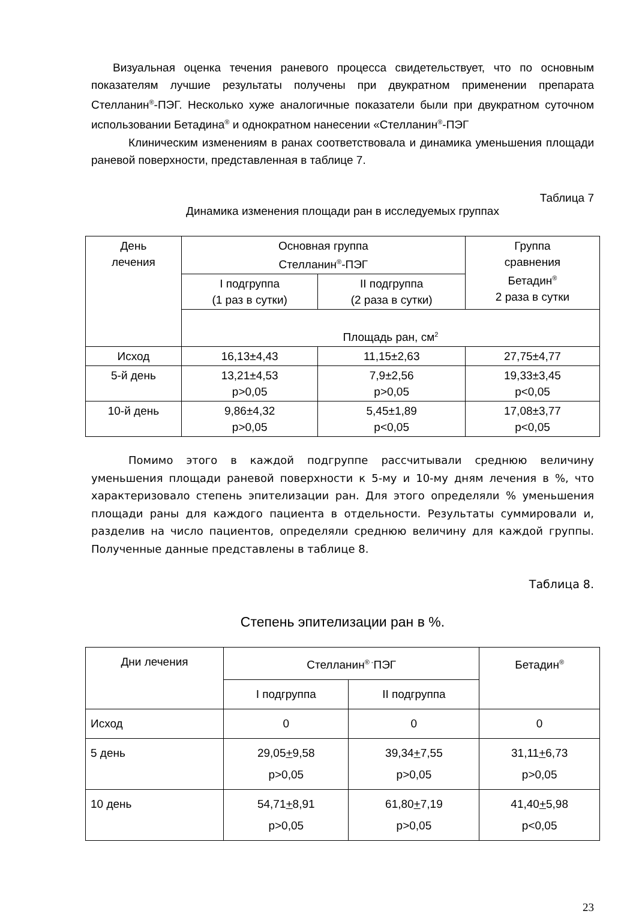Визуальная оценка течения раневого процесса свидетельствует, что по основным показателям лучшие результаты получены при двукратном применении препарата Стелланин<sup>®</sup>-ПЭГ. Несколько хуже аналогичные показатели были при двукратном суточном использовании Бетадина<sup>®</sup> и однократном нанесении «Стелланин<sup>®</sup>-ПЭГ
Клиническим изменениям в ранах соответствовала и динамика уменьшения площади раневой поверхности, представленная в таблице 7.
Таблица 7
Динамика изменения площади ран в исследуемых группах
| День лечения | Основная группа Стелланин<sup>®</sup>-ПЭГ | | Группа сравнения Бетадин<sup>®</sup> 2 раза в сутки |
| --- | --- | --- | --- |
| | I подгруппа (1 раз в сутки) | II подгруппа (2 раза в сутки) | |
| | Площадь ран, см<sup>2</sup> | | |
| Исход | 16,13±4,43 | 11,15±2,63 | 27,75±4,77 |
| 5-й день | 13,21±4,53 p>0,05 | 7,9±2,56 p>0,05 | 19,33±3,45 p<0,05 |
| 10-й день | 9,86±4,32 p>0,05 | 5,45±1,89 p<0,05 | 17,08±3,77 p<0,05 |
Помимо этого в каждой подгруппе рассчитывали среднюю величину уменьшения площади раневой поверхности к 5-му и 10-му дням лечения в %, что характеризовало степень эпителизации ран. Для этого определяли % уменьшения площади раны для каждого пациента в отдельности. Результаты суммировали и, разделив на число пациентов, определяли среднюю величину для каждой группы. Полученные данные представлены в таблице 8.
Таблица 8.
Степень эпителизации ран в %.
| Дни лечения | Стелланин<sup>® -</sup>ПЭГ | | Бетадин<sup>®</sup> |
| --- | --- | --- | --- |
| | I подгруппа | II подгруппа | |
| Исход | 0 | 0 | 0 |
| 5 день | 29,05 + 9,58 p>0,05 | 39,34 + 7,55 p>0,05 | 31,11 + 6,73 p>0,05 |
| 10 день | 54,71 + 8,91 p>0,05 | 61,80 + 7,19 p>0,05 | 41,40 + 5,98 p<0,05 |
23